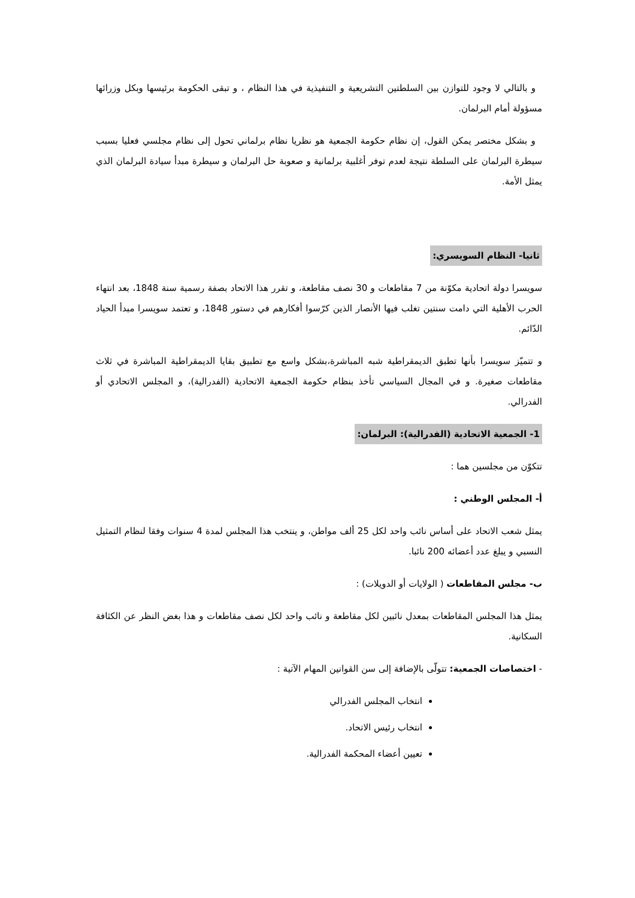و بالتالي لا وجود للتوازن بين السلطتين التشريعية و التنفيذية في هذا النظام ، و تبقى الحكومة برئيسها وبكل وزرائها مسؤولة أمام البرلمان.
و بشكل مختصر يمكن القول، إن نظام حكومة الجمعية هو نظريا نظام برلماني تحول إلى نظام مجلسي فعليا بسبب سيطرة البرلمان على السلطة نتيجة لعدم توفر أغلبية برلمانية و صعوبة حل البرلمان و سيطرة مبدأ سيادة البرلمان الذي يمثل الأمة.
ثانيا- النظام السويسري:
سويسرا دولة اتحادية مكوّنة من 7 مقاطعات و 30 نصف مقاطعة، و تقرر هذا الاتحاد بصفة رسمية سنة 1848، بعد انتهاء الحرب الأهلية التي دامت سنتين تغلب فيها الأنصار الذين كرّسوا أفكارهم في دستور 1848، و تعتمد سويسرا مبدأ الحياد الدّائم.
و تتميّز سويسرا بأنها تطبق الديمقراطية شبه المباشرة،بشكل واسع مع تطبيق بقايا الديمقراطية المباشرة في ثلاث مقاطعات صغيرة. و في المجال السياسي تأخذ بنظام حكومة الجمعية الاتحادية (الفدرالية)، و المجلس الاتحادي أو الفدرالي.
1- الجمعية الاتحادية (الفدرالية): البرلمان:
تتكوّن من مجلسين هما :
أ- المجلس الوطني :
يمثل شعب الاتحاد على أساس نائب واحد لكل 25 ألف مواطن، و ينتخب هذا المجلس لمدة 4 سنوات وفقا لنظام التمثيل النسبي و يبلغ عدد أعضائه 200 نائبا.
ب- مجلس المقاطعات ( الولايات أو الدويلات) :
يمثل هذا المجلس المقاطعات بمعدل نائبين لكل مقاطعة و نائب واحد لكل نصف مقاطعات و هذا بغض النظر عن الكثافة السكانية.
- اختصاصات الجمعية: تتولّى بالإضافة إلى سن القوانين المهام الآتية :
انتخاب المجلس الفدرالي
انتخاب رئيس الاتحاد.
تعيين أعضاء المحكمة الفدرالية.